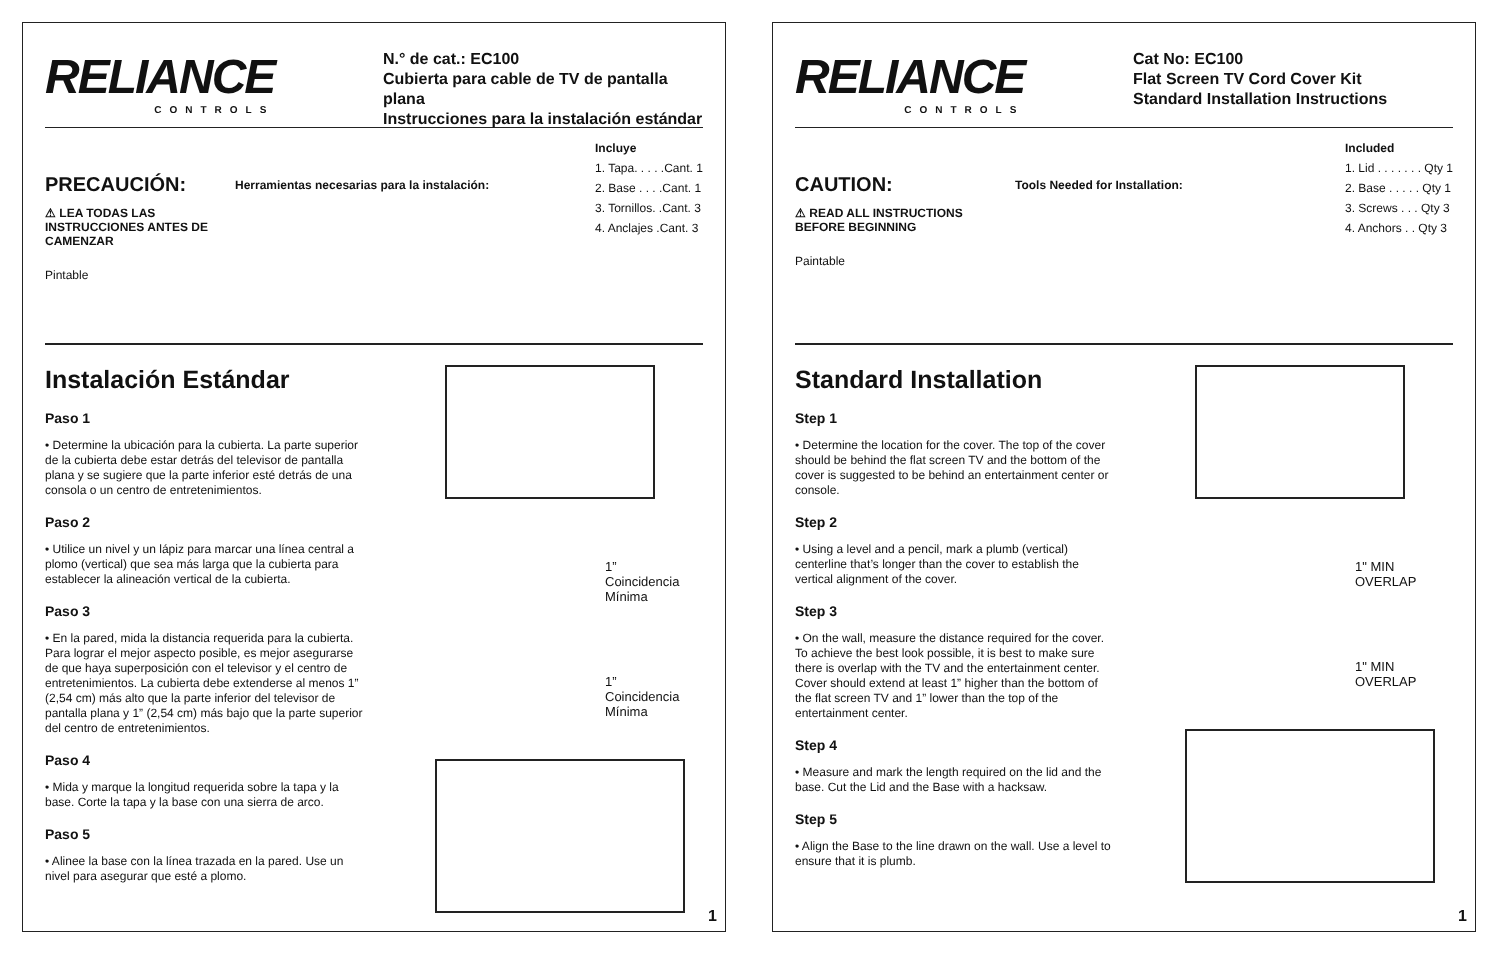RELIANCE
CONTROLS
N.° de cat.: EC100
Cubierta para cable de TV de pantalla plana
Instrucciones para la instalación estándar
PRECAUCIÓN:
⚠ LEA TODAS LAS INSTRUCCIONES ANTES DE CAMENZAR
Pintable
Herramientas necesarias para la instalación:
Incluye
1. Tapa. . . . .Cant. 1
2. Base . . . .Cant. 1
3. Tornillos. .Cant. 3
4. Anclajes .Cant. 3
Instalación Estándar
Paso 1
• Determine la ubicación para la cubierta. La parte superior de la cubierta debe estar detrás del televisor de pantalla plana y se sugiere que la parte inferior esté detrás de una consola o un centro de entretenimientos.
Paso 2
• Utilice un nivel y un lápiz para marcar una línea central a plomo (vertical) que sea más larga que la cubierta para establecer la alineación vertical de la cubierta.
Paso 3
• En la pared, mida la distancia requerida para la cubierta. Para lograr el mejor aspecto posible, es mejor asegurarse de que haya superposición con el televisor y el centro de entretenimientos. La cubierta debe extenderse al menos 1” (2,54 cm) más alto que la parte inferior del televisor de pantalla plana y 1” (2,54 cm) más bajo que la parte superior del centro de entretenimientos.
Paso 4
• Mida y marque la longitud requerida sobre la tapa y la base. Corte la tapa y la base con una sierra de arco.
Paso 5
• Alinee la base con la línea trazada en la pared. Use un nivel para asegurar que esté a plomo.
1” Coincidencia Mínima
1” Coincidencia Mínima
1
RELIANCE
CONTROLS
Cat No: EC100
Flat Screen TV Cord Cover Kit
Standard Installation Instructions
CAUTION:
⚠ READ ALL INSTRUCTIONS BEFORE BEGINNING
Paintable
Tools Needed for Installation:
Included
1. Lid . . . . . . . Qty 1
2. Base . . . . . Qty 1
3. Screws . . . Qty 3
4. Anchors . . Qty 3
Standard Installation
Step 1
• Determine the location for the cover. The top of the cover should be behind the flat screen TV and the bottom of the cover is suggested to be behind an entertainment center or console.
Step 2
• Using a level and a pencil, mark a plumb (vertical) centerline that’s longer than the cover to establish the vertical alignment of the cover.
Step 3
• On the wall, measure the distance required for the cover. To achieve the best look possible, it is best to make sure there is overlap with the TV and the entertainment center. Cover should extend at least 1” higher than the bottom of the flat screen TV and 1” lower than the top of the entertainment center.
Step 4
• Measure and mark the length required on the lid and the base. Cut the Lid and the Base with a hacksaw.
Step 5
• Align the Base to the line drawn on the wall. Use a level to ensure that it is plumb.
1" MIN
OVERLAP
1" MIN
OVERLAP
1